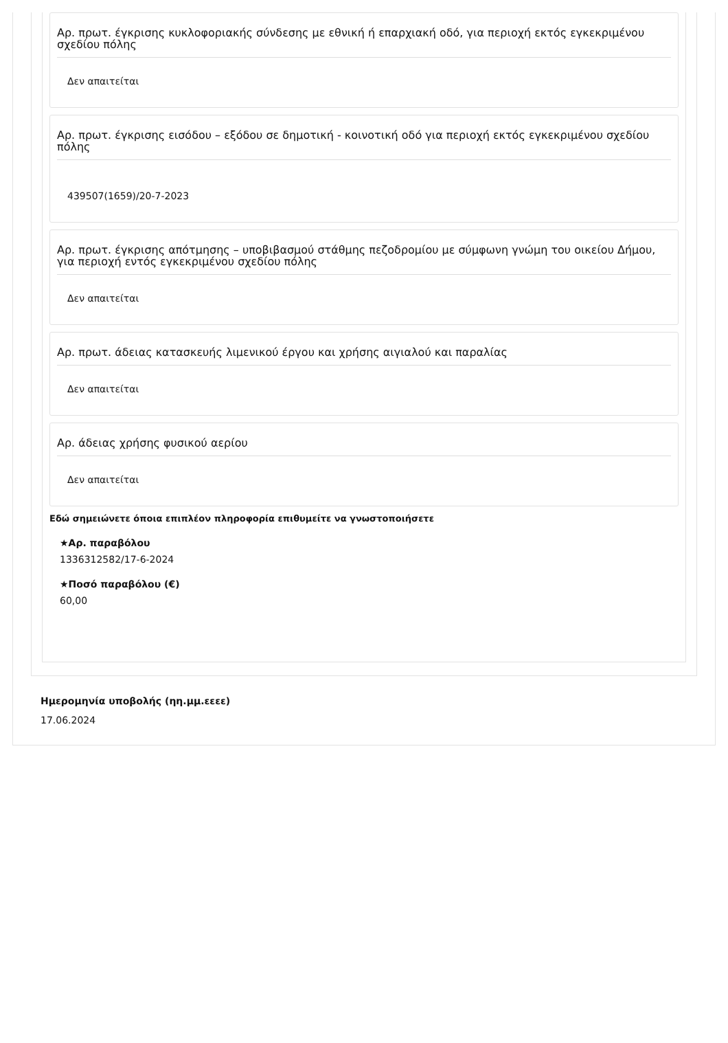Αρ. πρωτ. έγκρισης κυκλοφοριακής σύνδεσης με εθνική ή επαρχιακή οδό, για περιοχή εκτός εγκεκριμένου σχεδίου πόλης
Δεν απαιτείται
Αρ. πρωτ. έγκρισης εισόδου – εξόδου σε δημοτική - κοινοτική οδό για περιοχή εκτός εγκεκριμένου σχεδίου πόλης
439507(1659)/20-7-2023
Αρ. πρωτ. έγκρισης απότμησης – υποβιβασμού στάθμης πεζοδρομίου με σύμφωνη γνώμη του οικείου Δήμου, για περιοχή εντός εγκεκριμένου σχεδίου πόλης
Δεν απαιτείται
Αρ. πρωτ. άδειας κατασκευής λιμενικού έργου και χρήσης αιγιαλού και παραλίας
Δεν απαιτείται
Αρ. άδειας χρήσης φυσικού αερίου
Δεν απαιτείται
Εδώ σημειώνετε όποια επιπλέον πληροφορία επιθυμείτε να γνωστοποιήσετε
★Αρ. παραβόλου
1336312582/17-6-2024
★Ποσό παραβόλου (€)
60,00
Ημερομηνία υποβολής (ηη.μμ.εεεε)
17.06.2024